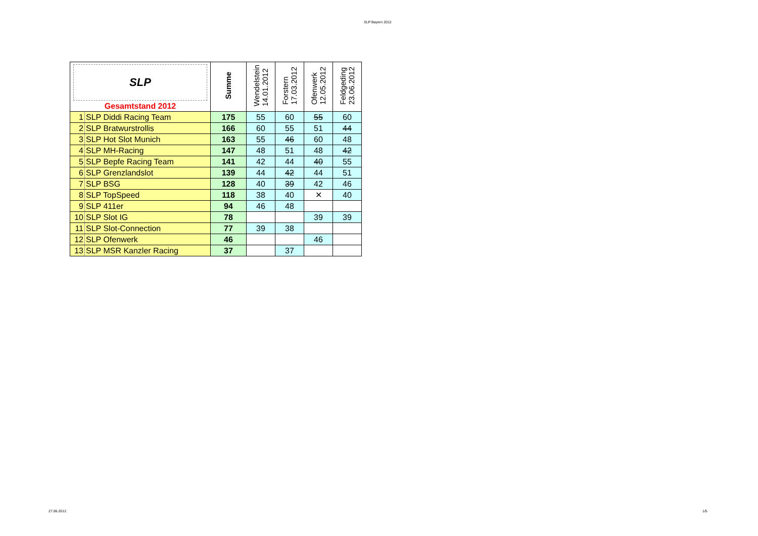SLP Bayern 2012
| SLP Gesamtstand 2012 | | Summe | Wendelstein 14.01.2012 | Forstern 17.03.2012 | Ofenwerk 12.05.2012 | Feldgeding 23.06.2012 |
| --- | --- | --- | --- | --- | --- | --- |
| 1 | SLP Diddi Racing Team | 175 | 55 | 60 | 55 | 60 |
| 2 | SLP Bratwurstrollis | 166 | 60 | 55 | 51 | 44 |
| 3 | SLP Hot Slot Munich | 163 | 55 | 46 | 60 | 48 |
| 4 | SLP MH-Racing | 147 | 48 | 51 | 48 | 42 |
| 5 | SLP Bepfe Racing Team | 141 | 42 | 44 | 40 | 55 |
| 6 | SLP Grenzlandslot | 139 | 44 | 42 | 44 | 51 |
| 7 | SLP BSG | 128 | 40 | 39 | 42 | 46 |
| 8 | SLP TopSpeed | 118 | 38 | 40 | ✕ | 40 |
| 9 | SLP 411er | 94 | 46 | 48 | | |
| 10 | SLP Slot IG | 78 | | | 39 | 39 |
| 11 | SLP Slot-Connection | 77 | 39 | 38 | | |
| 12 | SLP Ofenwerk | 46 | | | 46 | |
| 13 | SLP MSR Kanzler Racing | 37 | | 37 | | |
27.06.2012 1/5